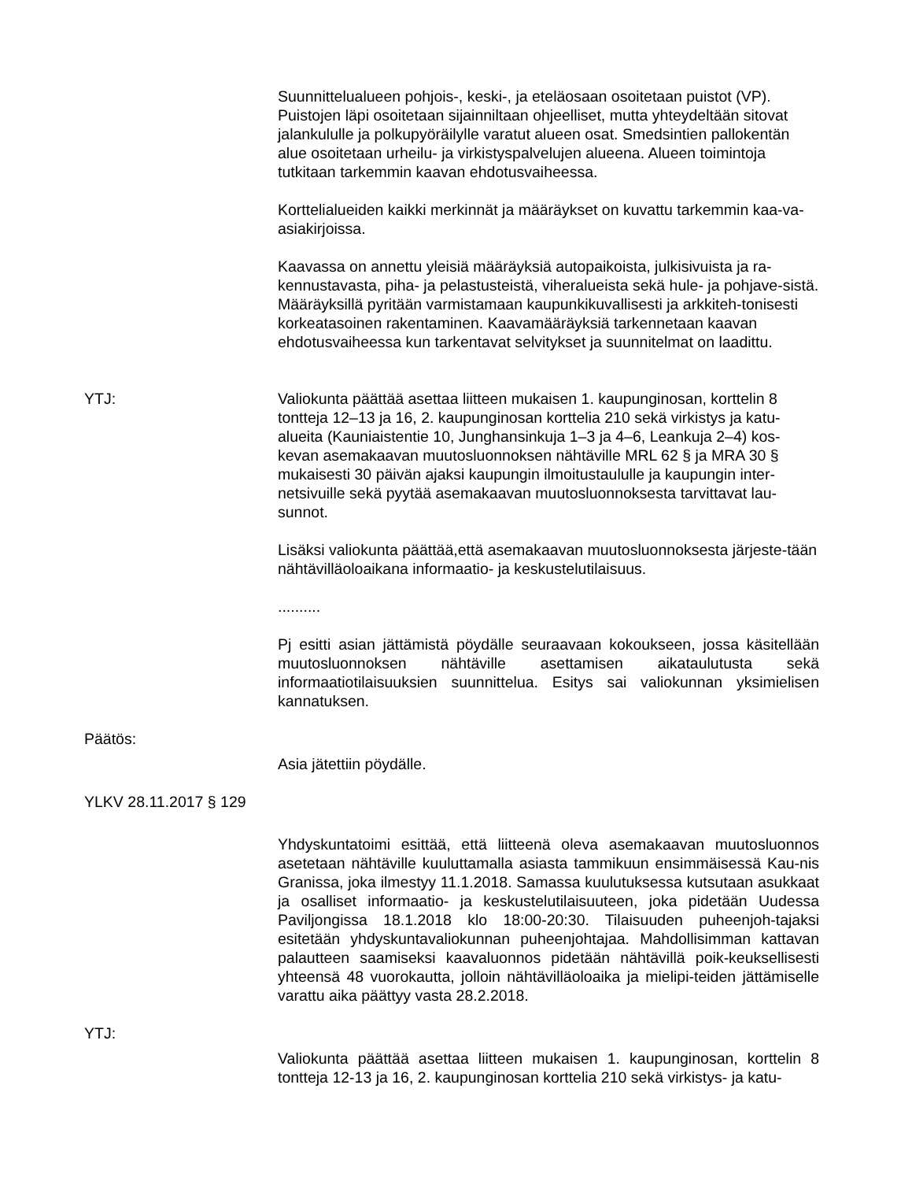Suunnittelualueen pohjois-, keski-, ja eteläosaan osoitetaan puistot (VP). Puistojen läpi osoitetaan sijainniltaan ohjeelliset, mutta yhteydeltään sitovat jalankululle ja polkupyöräilylle varatut alueen osat. Smedsintien pallokentän alue osoitetaan urheilu- ja virkistyspalvelujen alueena. Alueen toimintoja tutkitaan tarkemmin kaavan ehdotusvaiheessa.
Korttelialueiden kaikki merkinnät ja määräykset on kuvattu tarkemmin kaa-va-asiakirjoissa.
Kaavassa on annettu yleisiä määräyksiä autopaikoista, julkisivuista ja ra-kennustavasta, piha- ja pelastusteistä, viheralueista sekä hule- ja pohjave-sistä. Määräyksillä pyritään varmistamaan kaupunkikuvallisesti ja arkkiteh-tonisesti korkeatasoinen rakentaminen. Kaavamääräyksiä tarkennetaan kaavan ehdotusvaiheessa kun tarkentavat selvitykset ja suunnitelmat on laadittu.
YTJ: Valiokunta päättää asettaa liitteen mukaisen 1. kaupunginosan, korttelin 8 tontteja 12–13 ja 16, 2. kaupunginosan korttelia 210 sekä virkistys ja katu-alueita (Kauniaistentie 10, Junghansinkuja 1–3 ja 4–6, Leankuja 2–4) kos-kevan asemakaavan muutosluonnoksen nähtäville MRL 62 § ja MRA 30 § mukaisesti 30 päivän ajaksi kaupungin ilmoitustaululle ja kaupungin inter-netsivuille sekä pyytää asemakaavan muutosluonnoksesta tarvittavat lau-sunnot.
Lisäksi valiokunta päättää,että asemakaavan muutosluonnoksesta järjeste-tään nähtävilläoloaikana informaatio- ja keskustelutilaisuus.
..........
Pj esitti asian jättämistä pöydälle seuraavaan kokoukseen, jossa käsitellään muutosluonnoksen nähtäville asettamisen aikataulutusta sekä informaatiotilaisuuksien suunnittelua. Esitys sai valiokunnan yksimielisen kannatuksen.
Päätös:
Asia jätettiin pöydälle.
YLKV 28.11.2017 § 129
Yhdyskuntatoimi esittää, että liitteenä oleva asemakaavan muutosluonnos asetetaan nähtäville kuuluttamalla asiasta tammikuun ensimmäisessä Kau-nis Granissa, joka ilmestyy 11.1.2018. Samassa kuulutuksessa kutsutaan asukkaat ja osalliset informaatio- ja keskustelutilaisuuteen, joka pidetään Uudessa Paviljongissa 18.1.2018 klo 18:00-20:30. Tilaisuuden puheenjoh-tajaksi esitetään yhdyskuntavaliokunnan puheenjohtajaa. Mahdollisimman kattavan palautteen saamiseksi kaavaluonnos pidetään nähtävillä poik-keuksellisesti yhteensä 48 vuorokautta, jolloin nähtävilläoloaika ja mielipi-teiden jättämiselle varattu aika päättyy vasta 28.2.2018.
YTJ:
Valiokunta päättää asettaa liitteen mukaisen 1. kaupunginosan, korttelin 8 tontteja 12-13 ja 16, 2. kaupunginosan korttelia 210 sekä virkistys- ja katu-